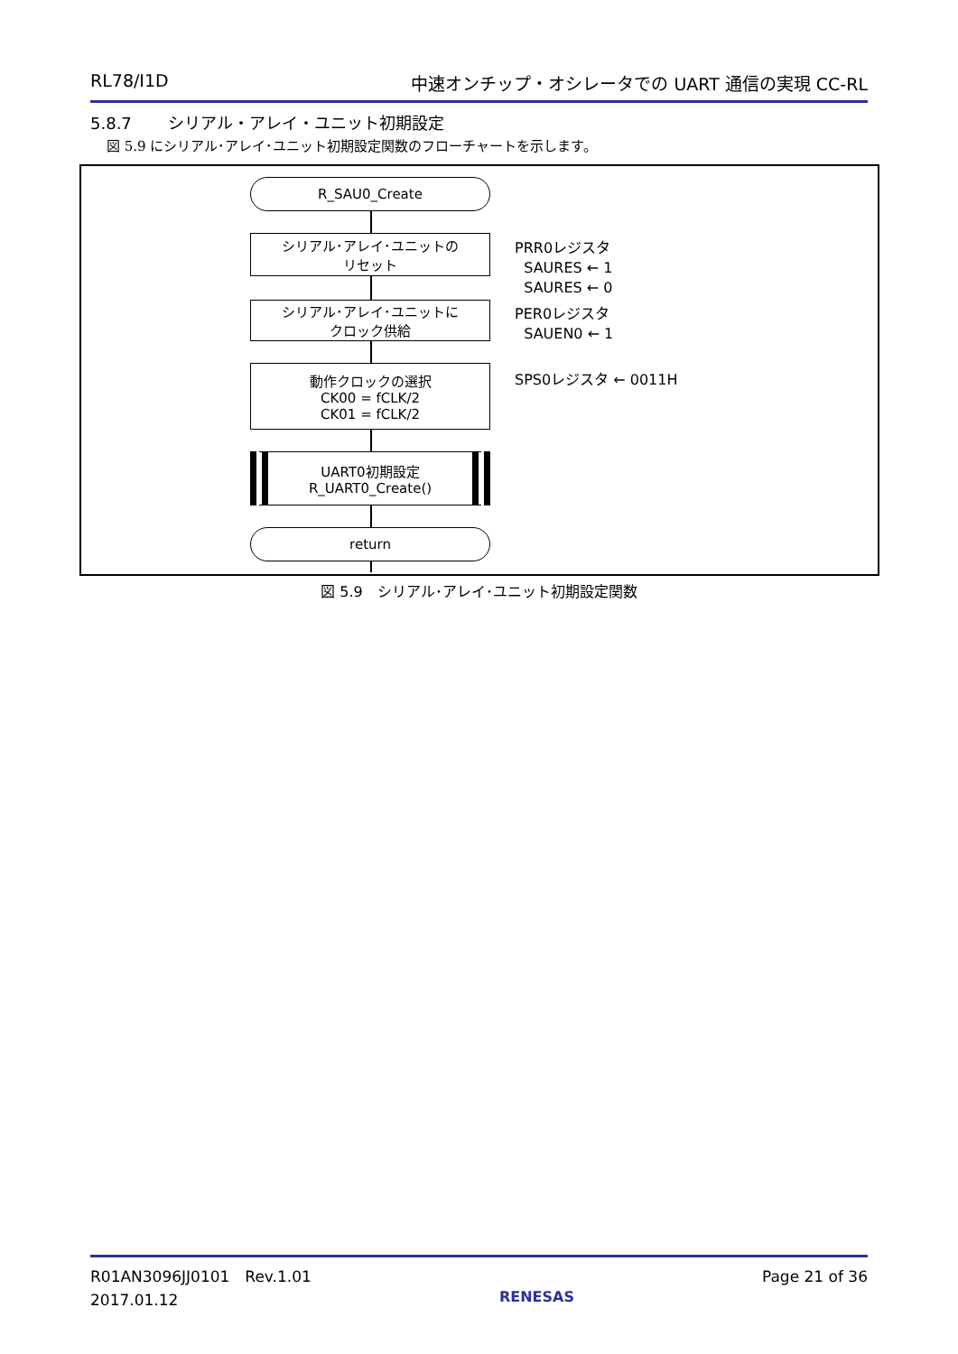RL78/I1D 中速オンチップ・オシレータでの UART 通信の実現 CC-RL
5.8.7 シリアル・アレイ・ユニット初期設定
図 5.9 にシリアル･アレイ･ユニット初期設定関数のフローチャートを示します。
R_SAU0_Create
シリアル･アレイ･ユニットの
リセット
シリアル･アレイ･ユニットに
クロック供給
動作クロックの選択
CK00 = fCLK/2
CK01 = fCLK/2
UART0初期設定
R_UART0_Create()
return
PRR0レジスタ
SAURES ← 1
SAURES ← 0
PER0レジスタ
SAUEN0 ← 1
SPS0レジスタ ← 0011H
図 5.9　シリアル･アレイ･ユニット初期設定関数
R01AN3096JJ0101　Rev.1.01
2017.01.12 RENESAS Page 21 of 36